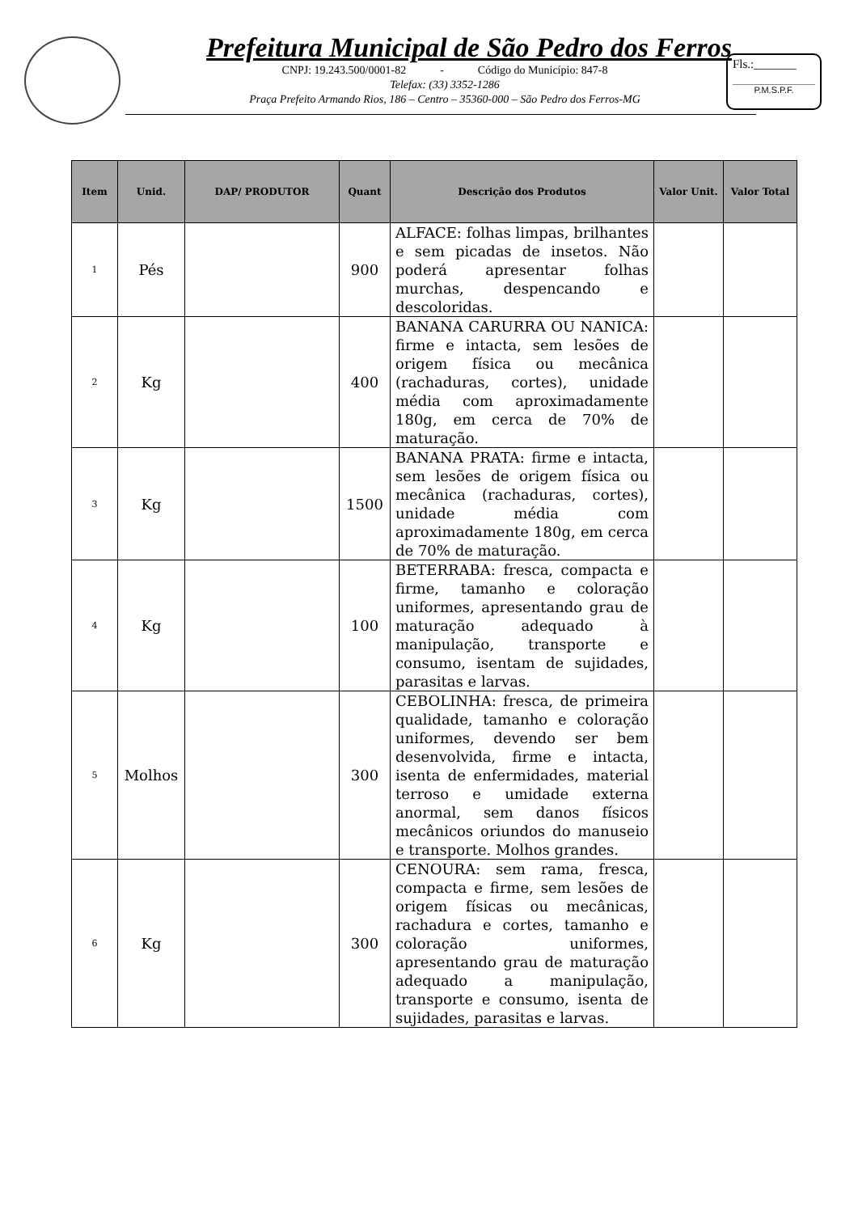Prefeitura Municipal de São Pedro dos Ferros
CNPJ: 19.243.500/0001-82 - Código do Município: 847-8
Telefax: (33) 3352-1286
Praça Prefeito Armando Rios, 186 – Centro – 35360-000 – São Pedro dos Ferros-MG
Fls.:_______
P.M.S.P.F.
| Item | Unid. | DAP/ PRODUTOR | Quant | Descrição dos Produtos | Valor Unit. | Valor Total |
| --- | --- | --- | --- | --- | --- | --- |
| 1 | Pés | | 900 | ALFACE: folhas limpas, brilhantes e sem picadas de insetos. Não poderá apresentar folhas murchas, despencando e descoloridas. | | |
| 2 | Kg | | 400 | BANANA CARURRA OU NANICA: firme e intacta, sem lesões de origem física ou mecânica (rachaduras, cortes), unidade média com aproximadamente 180g, em cerca de 70% de maturação. | | |
| 3 | Kg | | 1500 | BANANA PRATA: firme e intacta, sem lesões de origem física ou mecânica (rachaduras, cortes), unidade média com aproximadamente 180g, em cerca de 70% de maturação. | | |
| 4 | Kg | | 100 | BETERRABA: fresca, compacta e firme, tamanho e coloração uniformes, apresentando grau de maturação adequado à manipulação, transporte e consumo, isentam de sujidades, parasitas e larvas. | | |
| 5 | Molhos | | 300 | CEBOLINHA: fresca, de primeira qualidade, tamanho e coloração uniformes, devendo ser bem desenvolvida, firme e intacta, isenta de enfermidades, material terroso e umidade externa anormal, sem danos físicos mecânicos oriundos do manuseio e transporte. Molhos grandes. | | |
| 6 | Kg | | 300 | CENOURA: sem rama, fresca, compacta e firme, sem lesões de origem físicas ou mecânicas, rachadura e cortes, tamanho e coloração uniformes, apresentando grau de maturação adequado a manipulação, transporte e consumo, isenta de sujidades, parasitas e larvas. | | |